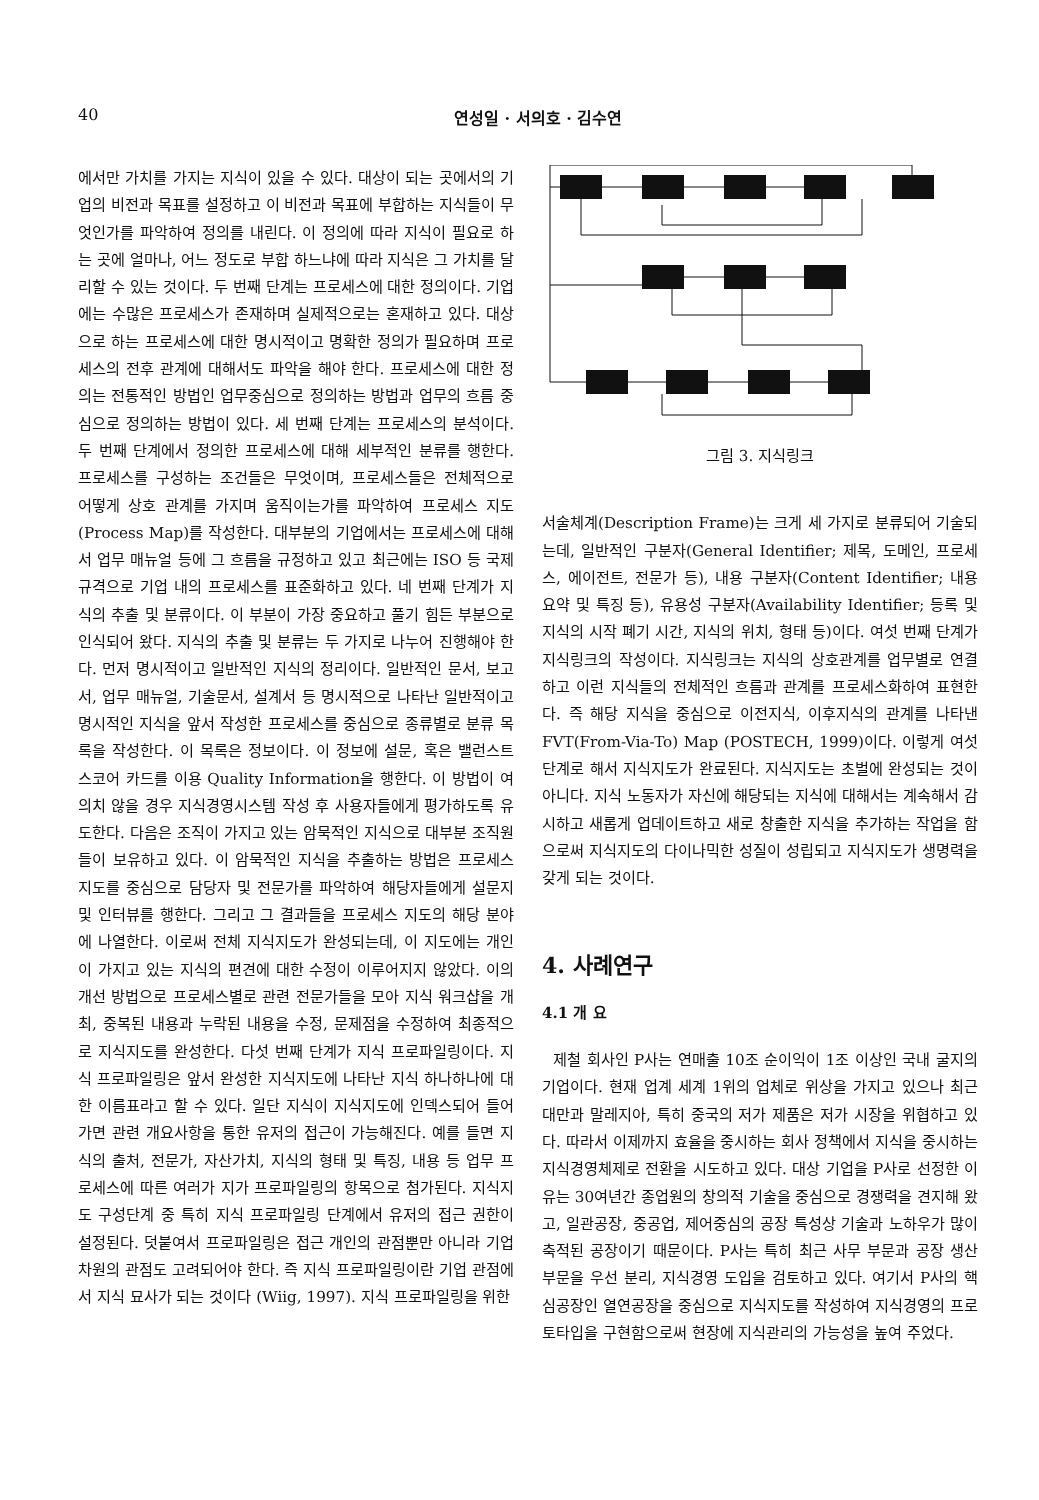40 연성일 · 서의호 · 김수연
에서만 가치를 가지는 지식이 있을 수 있다. 대상이 되는 곳에서의 기업의 비전과 목표를 설정하고 이 비전과 목표에 부합하는 지식들이 무엇인가를 파악하여 정의를 내린다. 이 정의에 따라 지식이 필요로 하는 곳에 얼마나, 어느 정도로 부합 하느냐에 따라 지식은 그 가치를 달리할 수 있는 것이다. 두 번째 단계는 프로세스에 대한 정의이다. 기업에는 수많은 프로세스가 존재하며 실제적으로는 혼재하고 있다. 대상으로 하는 프로세스에 대한 명시적이고 명확한 정의가 필요하며 프로세스의 전후 관계에 대해서도 파악을 해야 한다. 프로세스에 대한 정의는 전통적인 방법인 업무중심으로 정의하는 방법과 업무의 흐름 중심으로 정의하는 방법이 있다. 세 번째 단계는 프로세스의 분석이다. 두 번째 단계에서 정의한 프로세스에 대해 세부적인 분류를 행한다. 프로세스를 구성하는 조건들은 무엇이며, 프로세스들은 전체적으로 어떻게 상호 관계를 가지며 움직이는가를 파악하여 프로세스 지도(Process Map)를 작성한다. 대부분의 기업에서는 프로세스에 대해서 업무 매뉴얼 등에 그 흐름을 규정하고 있고 최근에는 ISO 등 국제 규격으로 기업 내의 프로세스를 표준화하고 있다. 네 번째 단계가 지식의 추출 및 분류이다. 이 부분이 가장 중요하고 풀기 힘든 부분으로 인식되어 왔다. 지식의 추출 및 분류는 두 가지로 나누어 진행해야 한다. 먼저 명시적이고 일반적인 지식의 정리이다. 일반적인 문서, 보고서, 업무 매뉴얼, 기술문서, 설계서 등 명시적으로 나타난 일반적이고 명시적인 지식을 앞서 작성한 프로세스를 중심으로 종류별로 분류 목록을 작성한다. 이 목록은 정보이다. 이 정보에 설문, 혹은 밸런스트 스코어 카드를 이용 Quality Information을 행한다. 이 방법이 여의치 않을 경우 지식경영시스템 작성 후 사용자들에게 평가하도록 유도한다. 다음은 조직이 가지고 있는 암묵적인 지식으로 대부분 조직원들이 보유하고 있다. 이 암묵적인 지식을 추출하는 방법은 프로세스 지도를 중심으로 담당자 및 전문가를 파악하여 해당자들에게 설문지 및 인터뷰를 행한다. 그리고 그 결과들을 프로세스 지도의 해당 분야에 나열한다. 이로써 전체 지식지도가 완성되는데, 이 지도에는 개인이 가지고 있는 지식의 편견에 대한 수정이 이루어지지 않았다. 이의 개선 방법으로 프로세스별로 관련 전문가들을 모아 지식 워크샵을 개최, 중복된 내용과 누락된 내용을 수정, 문제점을 수정하여 최종적으로 지식지도를 완성한다. 다섯 번째 단계가 지식 프로파일링이다. 지식 프로파일링은 앞서 완성한 지식지도에 나타난 지식 하나하나에 대한 이름표라고 할 수 있다. 일단 지식이 지식지도에 인덱스되어 들어가면 관련 개요사항을 통한 유저의 접근이 가능해진다. 예를 들면 지식의 출처, 전문가, 자산가치, 지식의 형태 및 특징, 내용 등 업무 프로세스에 따른 여러가 지가 프로파일링의 항목으로 첨가된다. 지식지도 구성단계 중 특히 지식 프로파일링 단계에서 유저의 접근 권한이 설정된다. 덧붙여서 프로파일링은 접근 개인의 관점뿐만 아니라 기업 차원의 관점도 고려되어야 한다. 즉 지식 프로파일링이란 기업 관점에서 지식 묘사가 되는 것이다 (Wiig, 1997). 지식 프로파일링을 위한
그림 3. 지식링크
서술체계(Description Frame)는 크게 세 가지로 분류되어 기술되는데, 일반적인 구분자(General Identifier; 제목, 도메인, 프로세스, 에이전트, 전문가 등), 내용 구분자(Content Identifier; 내용요약 및 특징 등), 유용성 구분자(Availability Identifier; 등록 및 지식의 시작 폐기 시간, 지식의 위치, 형태 등)이다. 여섯 번째 단계가 지식링크의 작성이다. 지식링크는 지식의 상호관계를 업무별로 연결하고 이런 지식들의 전체적인 흐름과 관계를 프로세스화하여 표현한다. 즉 해당 지식을 중심으로 이전지식, 이후지식의 관계를 나타낸 FVT(From-Via-To) Map (POSTECH, 1999)이다. 이렇게 여섯 단계로 해서 지식지도가 완료된다. 지식지도는 초벌에 완성되는 것이 아니다. 지식 노동자가 자신에 해당되는 지식에 대해서는 계속해서 감시하고 새롭게 업데이트하고 새로 창출한 지식을 추가하는 작업을 함으로써 지식지도의 다이나믹한 성질이 성립되고 지식지도가 생명력을 갖게 되는 것이다.
4. 사례연구
4.1 개 요
제철 회사인 P사는 연매출 10조 순이익이 1조 이상인 국내 굴지의 기업이다. 현재 업계 세계 1위의 업체로 위상을 가지고 있으나 최근 대만과 말레지아, 특히 중국의 저가 제품은 저가 시장을 위협하고 있다. 따라서 이제까지 효율을 중시하는 회사 정책에서 지식을 중시하는 지식경영체제로 전환을 시도하고 있다. 대상 기업을 P사로 선정한 이유는 30여년간 종업원의 창의적 기술을 중심으로 경쟁력을 견지해 왔고, 일관공장, 중공업, 제어중심의 공장 특성상 기술과 노하우가 많이 축적된 공장이기 때문이다. P사는 특히 최근 사무 부문과 공장 생산 부문을 우선 분리, 지식경영 도입을 검토하고 있다. 여기서 P사의 핵심공장인 열연공장을 중심으로 지식지도를 작성하여 지식경영의 프로토타입을 구현함으로써 현장에 지식관리의 가능성을 높여 주었다.